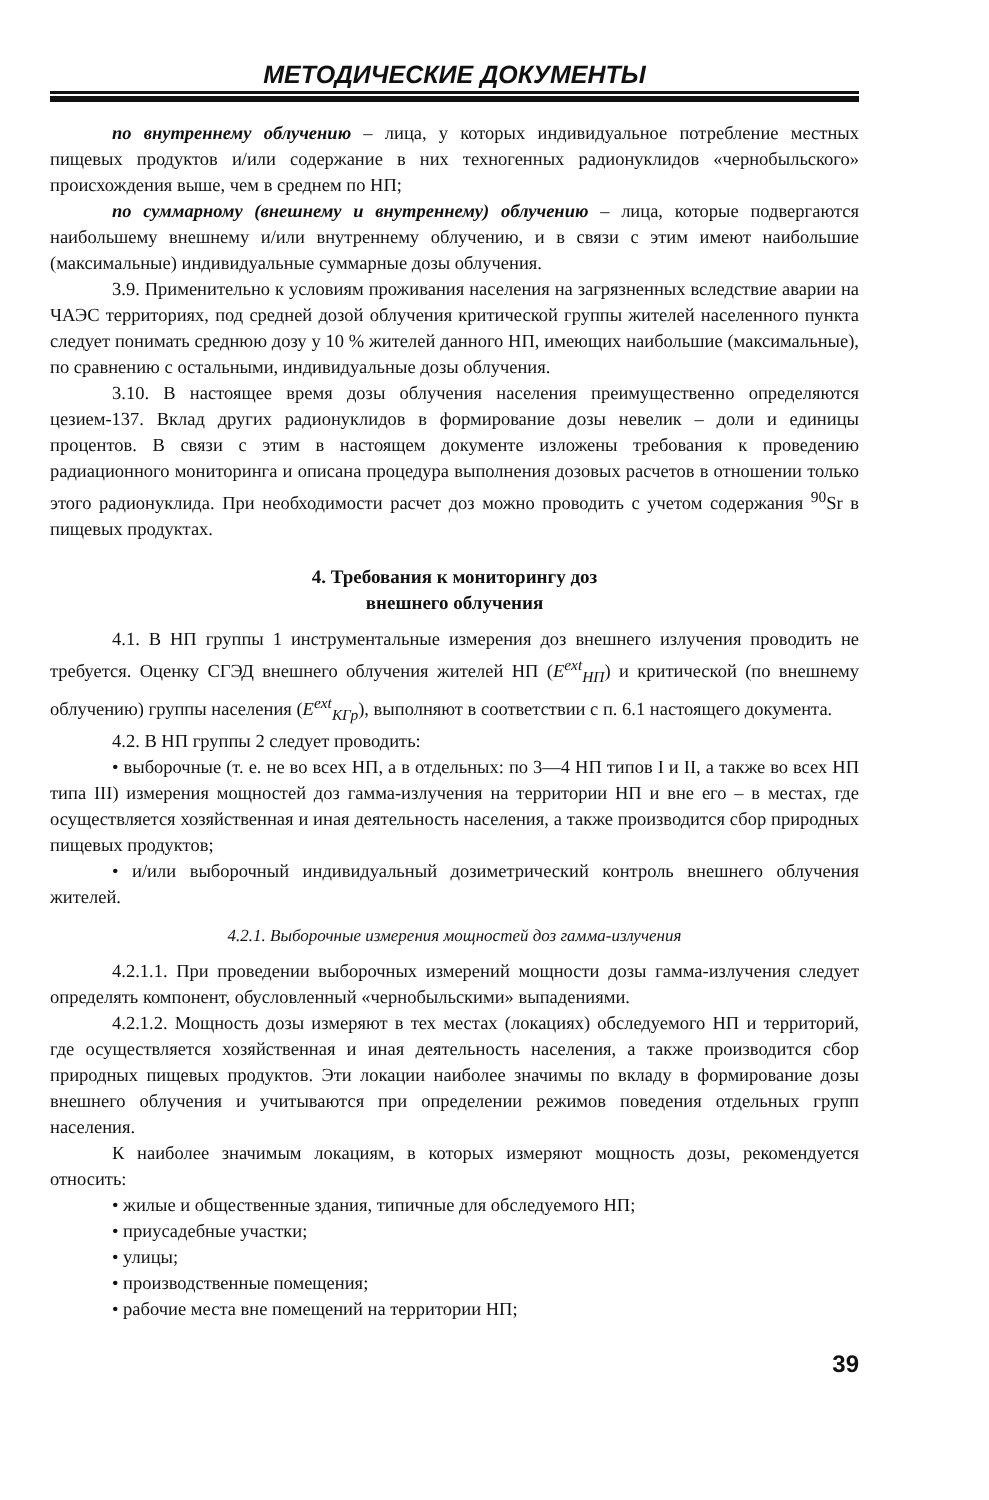МЕТОДИЧЕСКИЕ ДОКУМЕНТЫ
по внутреннему облучению – лица, у которых индивидуальное потребление местных пищевых продуктов и/или содержание в них техногенных радионуклидов «чернобыльского» происхождения выше, чем в среднем по НП;
по суммарному (внешнему и внутреннему) облучению – лица, которые подвергаются наибольшему внешнему и/или внутреннему облучению, и в связи с этим имеют наибольшие (максимальные) индивидуальные суммарные дозы облучения.
3.9. Применительно к условиям проживания населения на загрязненных вследствие аварии на ЧАЭС территориях, под средней дозой облучения критической группы жителей населенного пункта следует понимать среднюю дозу у 10 % жителей данного НП, имеющих наибольшие (максимальные), по сравнению с остальными, индивидуальные дозы облучения.
3.10. В настоящее время дозы облучения населения преимущественно определяются цезием-137. Вклад других радионуклидов в формирование дозы невелик – доли и единицы процентов. В связи с этим в настоящем документе изложены требования к проведению радиационного мониторинга и описана процедура выполнения дозовых расчетов в отношении только этого радионуклида. При необходимости расчет доз можно проводить с учетом содержания <sup>90</sup>Sr в пищевых продуктах.
4. Требования к мониторингу доз
внешнего облучения
4.1. В НП группы 1 инструментальные измерения доз внешнего излучения проводить не требуется. Оценку СГЭД внешнего облучения жителей НП (E<sup>ext</sup><sub>НП</sub>) и критической (по внешнему облучению) группы населения (E<sup>ext</sup><sub>КГр</sub>), выполняют в соответствии с п. 6.1 настоящего документа.
4.2. В НП группы 2 следует проводить:
• выборочные (т. е. не во всех НП, а в отдельных: по 3—4 НП типов I и II, а также во всех НП типа III) измерения мощностей доз гамма-излучения на территории НП и вне его – в местах, где осуществляется хозяйственная и иная деятельность населения, а также производится сбор природных пищевых продуктов;
• и/или выборочный индивидуальный дозиметрический контроль внешнего облучения жителей.
4.2.1. Выборочные измерения мощностей доз гамма-излучения
4.2.1.1. При проведении выборочных измерений мощности дозы гамма-излучения следует определять компонент, обусловленный «чернобыльскими» выпадениями.
4.2.1.2. Мощность дозы измеряют в тех местах (локациях) обследуемого НП и территорий, где осуществляется хозяйственная и иная деятельность населения, а также производится сбор природных пищевых продуктов. Эти локации наиболее значимы по вкладу в формирование дозы внешнего облучения и учитываются при определении режимов поведения отдельных групп населения.
К наиболее значимым локациям, в которых измеряют мощность дозы, рекомендуется относить:
• жилые и общественные здания, типичные для обследуемого НП;
• приусадебные участки;
• улицы;
• производственные помещения;
• рабочие места вне помещений на территории НП;
39